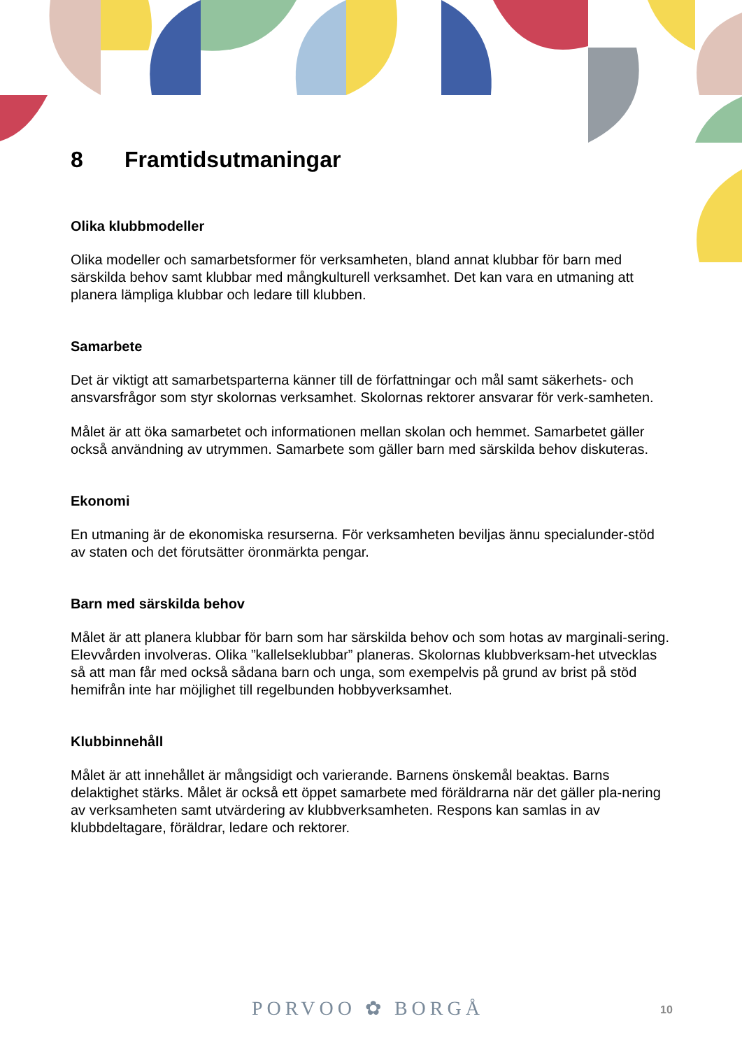8 Framtidsutmaningar
Olika klubbmodeller
Olika modeller och samarbetsformer för verksamheten, bland annat klubbar för barn med särskilda behov samt klubbar med mångkulturell verksamhet. Det kan vara en utmaning att planera lämpliga klubbar och ledare till klubben.
Samarbete
Det är viktigt att samarbetsparterna känner till de författningar och mål samt säkerhets- och ansvarsfrågor som styr skolornas verksamhet. Skolornas rektorer ansvarar för verk-samheten.
Målet är att öka samarbetet och informationen mellan skolan och hemmet. Samarbetet gäller också användning av utrymmen. Samarbete som gäller barn med särskilda behov diskuteras.
Ekonomi
En utmaning är de ekonomiska resurserna. För verksamheten beviljas ännu specialunder-stöd av staten och det förutsätter öronmärkta pengar.
Barn med särskilda behov
Målet är att planera klubbar för barn som har särskilda behov och som hotas av marginali-sering. Elevvården involveras. Olika ”kallelseklubbar” planeras. Skolornas klubbverksam-het utvecklas så att man får med också sådana barn och unga, som exempelvis på grund av brist på stöd hemifrån inte har möjlighet till regelbunden hobbyverksamhet.
Klubbinnehåll
Målet är att innehållet är mångsidigt och varierande. Barnens önskemål beaktas. Barns delaktighet stärks. Målet är också ett öppet samarbete med föräldrarna när det gäller pla-nering av verksamheten samt utvärdering av klubbverksamheten. Respons kan samlas in av klubbdeltagare, föräldrar, ledare och rektorer.
PORVOO ✿ BORGÅ 10